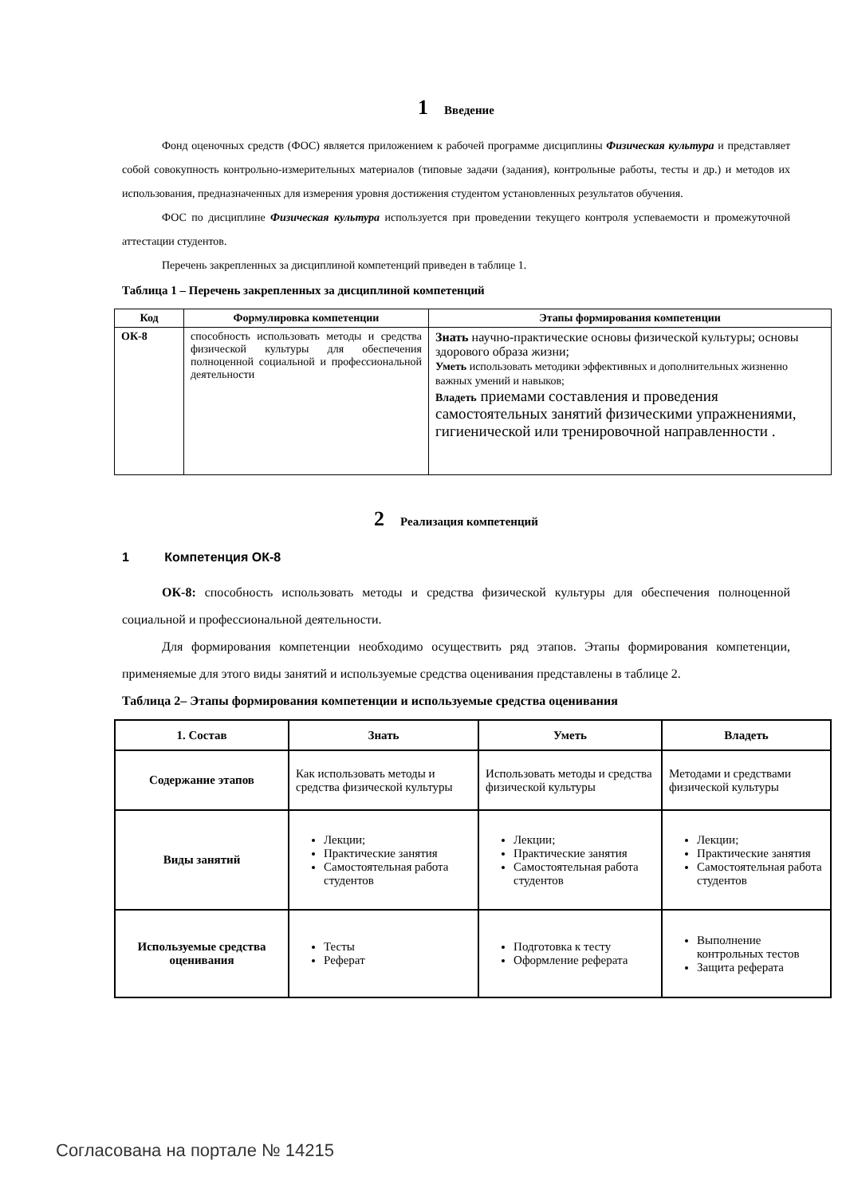1 Введение
Фонд оценочных средств (ФОС) является приложением к рабочей программе дисциплины Физическая культура и представляет собой совокупность контрольно-измерительных материалов (типовые задачи (задания), контрольные работы, тесты и др.) и методов их использования, предназначенных для измерения уровня достижения студентом установленных результатов обучения.
ФОС по дисциплине Физическая культура используется при проведении текущего контроля успеваемости и промежуточной аттестации студентов.
Перечень закрепленных за дисциплиной компетенций приведен в таблице 1.
Таблица 1 – Перечень закрепленных за дисциплиной компетенций
| Код | Формулировка компетенции | Этапы формирования компетенции |
| --- | --- | --- |
| ОК-8 | способность использовать методы и средства физической культуры для обеспечения полноценной социальной и профессиональной деятельности | Знать научно-практические основы физической культуры; основы здорового образа жизни; Уметь использовать методики эффективных и дополнительных жизненно важных умений и навыков; Владеть приемами составления и проведения самостоятельных занятий физическими упражнениями, гигиенической или тренировочной направленности . |
2 Реализация компетенций
1 Компетенция ОК-8
ОК-8: способность использовать методы и средства физической культуры для обеспечения полноценной социальной и профессиональной деятельности.
Для формирования компетенции необходимо осуществить ряд этапов. Этапы формирования компетенции, применяемые для этого виды занятий и используемые средства оценивания представлены в таблице 2.
Таблица 2– Этапы формирования компетенции и используемые средства оценивания
| 1. Состав | Знать | Уметь | Владеть |
| --- | --- | --- | --- |
| Содержание этапов | Как использовать методы и средства физической культуры | Использовать методы и средства физической культуры | Методами и средствами физической культуры |
| Виды занятий | Лекции; Практические занятия Самостоятельная работа студентов | Лекции; Практические занятия Самостоятельная работа студентов | Лекции; Практические занятия Самостоятельная работа студентов |
| Используемые средства оценивания | Тесты Реферат | Подготовка к тесту Оформление реферата | Выполнение контрольных тестов Защита реферата |
Согласована на портале № 14215